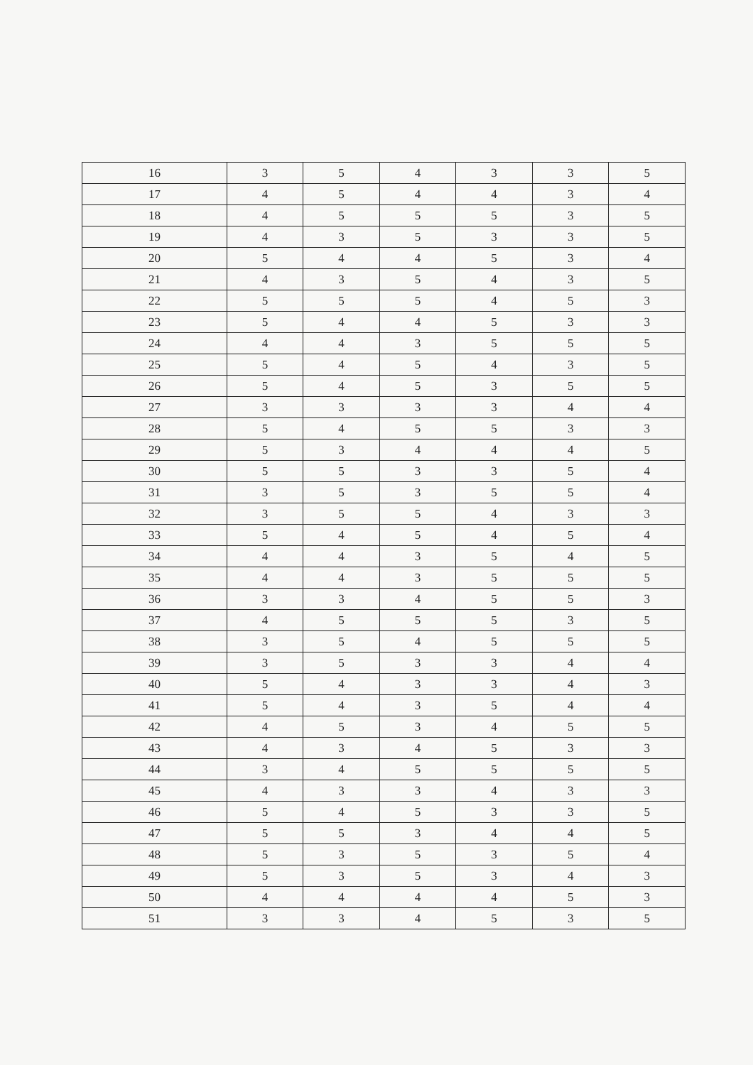| 16 | 3 | 5 | 4 | 3 | 3 | 5 |
| 17 | 4 | 5 | 4 | 4 | 3 | 4 |
| 18 | 4 | 5 | 5 | 5 | 3 | 5 |
| 19 | 4 | 3 | 5 | 3 | 3 | 5 |
| 20 | 5 | 4 | 4 | 5 | 3 | 4 |
| 21 | 4 | 3 | 5 | 4 | 3 | 5 |
| 22 | 5 | 5 | 5 | 4 | 5 | 3 |
| 23 | 5 | 4 | 4 | 5 | 3 | 3 |
| 24 | 4 | 4 | 3 | 5 | 5 | 5 |
| 25 | 5 | 4 | 5 | 4 | 3 | 5 |
| 26 | 5 | 4 | 5 | 3 | 5 | 5 |
| 27 | 3 | 3 | 3 | 3 | 4 | 4 |
| 28 | 5 | 4 | 5 | 5 | 3 | 3 |
| 29 | 5 | 3 | 4 | 4 | 4 | 5 |
| 30 | 5 | 5 | 3 | 3 | 5 | 4 |
| 31 | 3 | 5 | 3 | 5 | 5 | 4 |
| 32 | 3 | 5 | 5 | 4 | 3 | 3 |
| 33 | 5 | 4 | 5 | 4 | 5 | 4 |
| 34 | 4 | 4 | 3 | 5 | 4 | 5 |
| 35 | 4 | 4 | 3 | 5 | 5 | 5 |
| 36 | 3 | 3 | 4 | 5 | 5 | 3 |
| 37 | 4 | 5 | 5 | 5 | 3 | 5 |
| 38 | 3 | 5 | 4 | 5 | 5 | 5 |
| 39 | 3 | 5 | 3 | 3 | 4 | 4 |
| 40 | 5 | 4 | 3 | 3 | 4 | 3 |
| 41 | 5 | 4 | 3 | 5 | 4 | 4 |
| 42 | 4 | 5 | 3 | 4 | 5 | 5 |
| 43 | 4 | 3 | 4 | 5 | 3 | 3 |
| 44 | 3 | 4 | 5 | 5 | 5 | 5 |
| 45 | 4 | 3 | 3 | 4 | 3 | 3 |
| 46 | 5 | 4 | 5 | 3 | 3 | 5 |
| 47 | 5 | 5 | 3 | 4 | 4 | 5 |
| 48 | 5 | 3 | 5 | 3 | 5 | 4 |
| 49 | 5 | 3 | 5 | 3 | 4 | 3 |
| 50 | 4 | 4 | 4 | 4 | 5 | 3 |
| 51 | 3 | 3 | 4 | 5 | 3 | 5 |